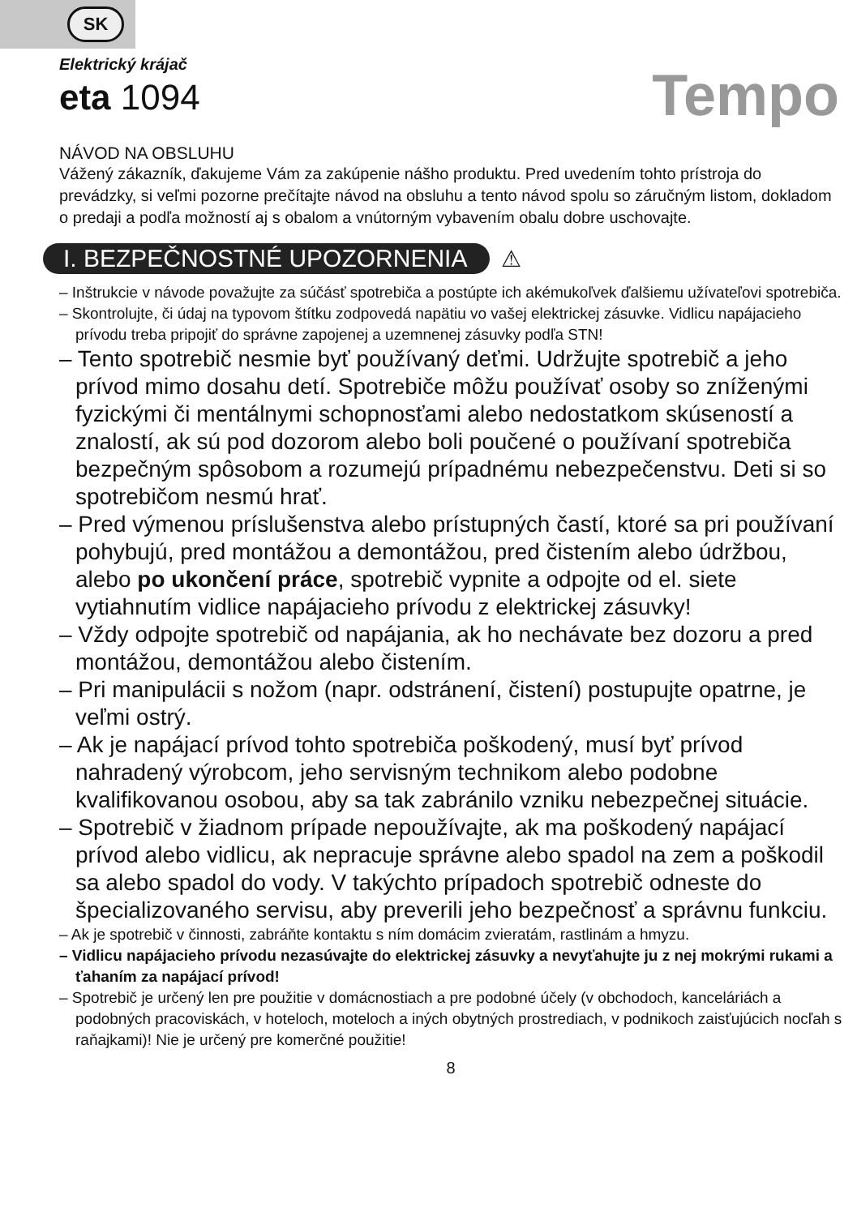SK
Tempo
Elektrický krájač
eta 1094
NÁVOD NA OBSLUHU
Vážený zákazník, ďakujeme Vám za zakúpenie nášho produktu. Pred uvedením tohto prístroja do prevádzky, si veľmi pozorne prečítajte návod na obsluhu a tento návod spolu so záručným listom, dokladom o predaji a podľa možností aj s obalom a vnútorným vybavením obalu dobre uschovajte.
I. BEZPEČNOSTNÉ UPOZORNENIA ⚠
– Inštrukcie v návode považujte za súčásť spotrebiča a postúpte ich akémukoľvek ďalšiemu užívateľovi spotrebiča.
– Skontrolujte, či údaj na typovom štítku zodpovedá napätiu vo vašej elektrickej zásuvke. Vidlicu napájacieho prívodu treba pripojiť do správne zapojenej a uzemnenej zásuvky podľa STN!
– Tento spotrebič nesmie byť používaný deťmi. Udržujte spotrebič a jeho prívod mimo dosahu detí. Spotrebiče môžu používať osoby so zníženými fyzickými či mentálnymi schopnosťami alebo nedostatkom skúseností a znalostí, ak sú pod dozorom alebo boli poučené o používaní spotrebiča bezpečným spôsobom a rozumejú prípadnému nebezpečenstvu. Deti si so spotrebičom nesmú hrať.
– Pred výmenou príslušenstva alebo prístupných častí, ktoré sa pri používaní pohybujú, pred montážou a demontážou, pred čistením alebo údržbou, alebo po ukončení práce, spotrebič vypnite a odpojte od el. siete vytiahnutím vidlice napájacieho prívodu z elektrickej zásuvky!
– Vždy odpojte spotrebič od napájania, ak ho nechávate bez dozoru a pred montážou, demontážou alebo čistením.
– Pri manipulácii s nožom (napr. odstránení, čistení) postupujte opatrne, je veľmi ostrý.
– Ak je napájací prívod tohto spotrebiča poškodený, musí byť prívod nahradený výrobcom, jeho servisným technikom alebo podobne kvalifikovanou osobou, aby sa tak zabránilo vzniku nebezpečnej situácie.
– Spotrebič v žiadnom prípade nepoužívajte, ak ma poškodený napájací prívod alebo vidlicu, ak nepracuje správne alebo spadol na zem a poškodil sa alebo spadol do vody. V takýchto prípadoch spotrebič odneste do špecializovaného servisu, aby preverili jeho bezpečnosť a správnu funkciu.
– Ak je spotrebič v činnosti, zabráňte kontaktu s ním domácim zvieratám, rastlinám a hmyzu.
– Vidlicu napájacieho prívodu nezasúvajte do elektrickej zásuvky a nevyťahujte ju z nej mokrými rukami a ťahaním za napájací prívod!
– Spotrebič je určený len pre použitie v domácnostiach a pre podobné účely (v obchodoch, kanceláriách a podobných pracoviskách, v hoteloch, moteloch a iných obytných prostrediach, v podnikoch zaisťujúcich nocľah s raňajkami)! Nie je určený pre komerčné použitie!
8